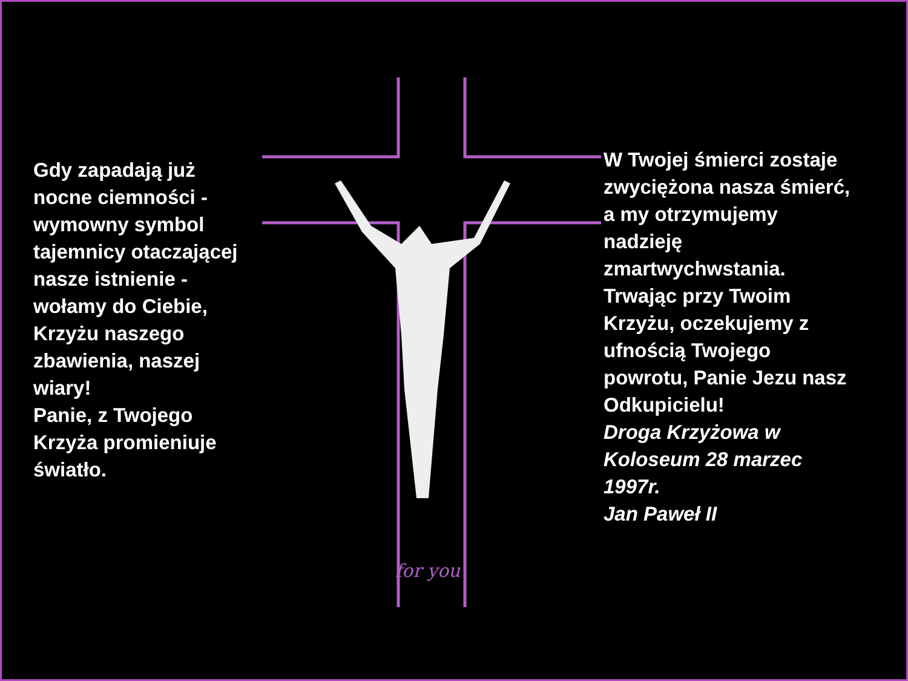for you
Gdy zapadają już nocne ciemności - wymowny symbol tajemnicy otaczającej nasze istnienie - wołamy do Ciebie,
Krzyżu naszego zbawienia, naszej wiary!
Panie, z Twojego Krzyża promieniuje światło.
W Twojej śmierci zostaje zwyciężona nasza śmierć, a my otrzymujemy nadzieję zmartwychwstania. Trwając przy Twoim Krzyżu, oczekujemy z ufnością Twojego powrotu, Panie Jezu nasz Odkupicielu!
Droga Krzyżowa w Koloseum 28 marzec 1997r.
Jan Paweł II